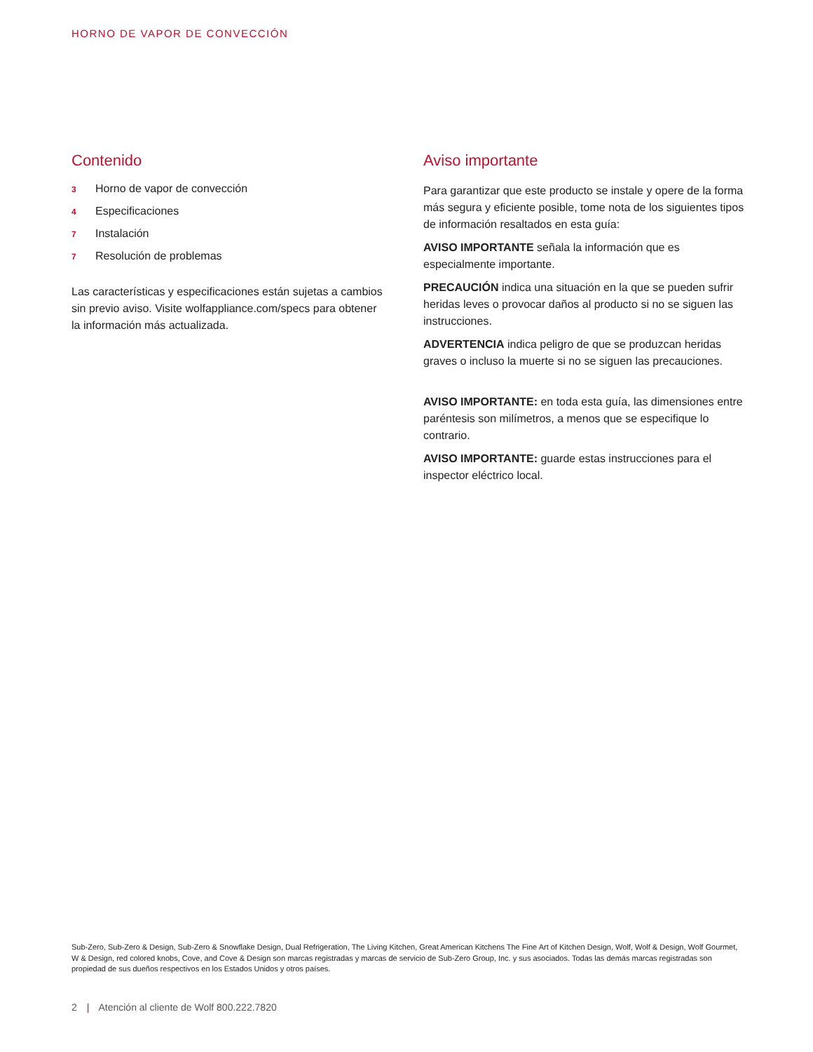HORNO DE VAPOR DE CONVECCIÓN
Contenido
3 Horno de vapor de convección
4 Especificaciones
7 Instalación
7 Resolución de problemas
Las características y especificaciones están sujetas a cambios sin previo aviso. Visite wolfappliance.com/specs para obtener la información más actualizada.
Aviso importante
Para garantizar que este producto se instale y opere de la forma más segura y eficiente posible, tome nota de los siguientes tipos de información resaltados en esta guía:
AVISO IMPORTANTE señala la información que es especialmente importante.
PRECAUCIÓN indica una situación en la que se pueden sufrir heridas leves o provocar daños al producto si no se siguen las instrucciones.
ADVERTENCIA indica peligro de que se produzcan heridas graves o incluso la muerte si no se siguen las precauciones.
AVISO IMPORTANTE: en toda esta guía, las dimensiones entre paréntesis son milímetros, a menos que se especifique lo contrario.
AVISO IMPORTANTE: guarde estas instrucciones para el inspector eléctrico local.
Sub-Zero, Sub-Zero & Design, Sub-Zero & Snowflake Design, Dual Refrigeration, The Living Kitchen, Great American Kitchens The Fine Art of Kitchen Design, Wolf, Wolf & Design, Wolf Gourmet, W & Design, red colored knobs, Cove, and Cove & Design son marcas registradas y marcas de servicio de Sub-Zero Group, Inc. y sus asociados. Todas las demás marcas registradas son propiedad de sus dueños respectivos en los Estados Unidos y otros países.
2 | Atención al cliente de Wolf 800.222.7820